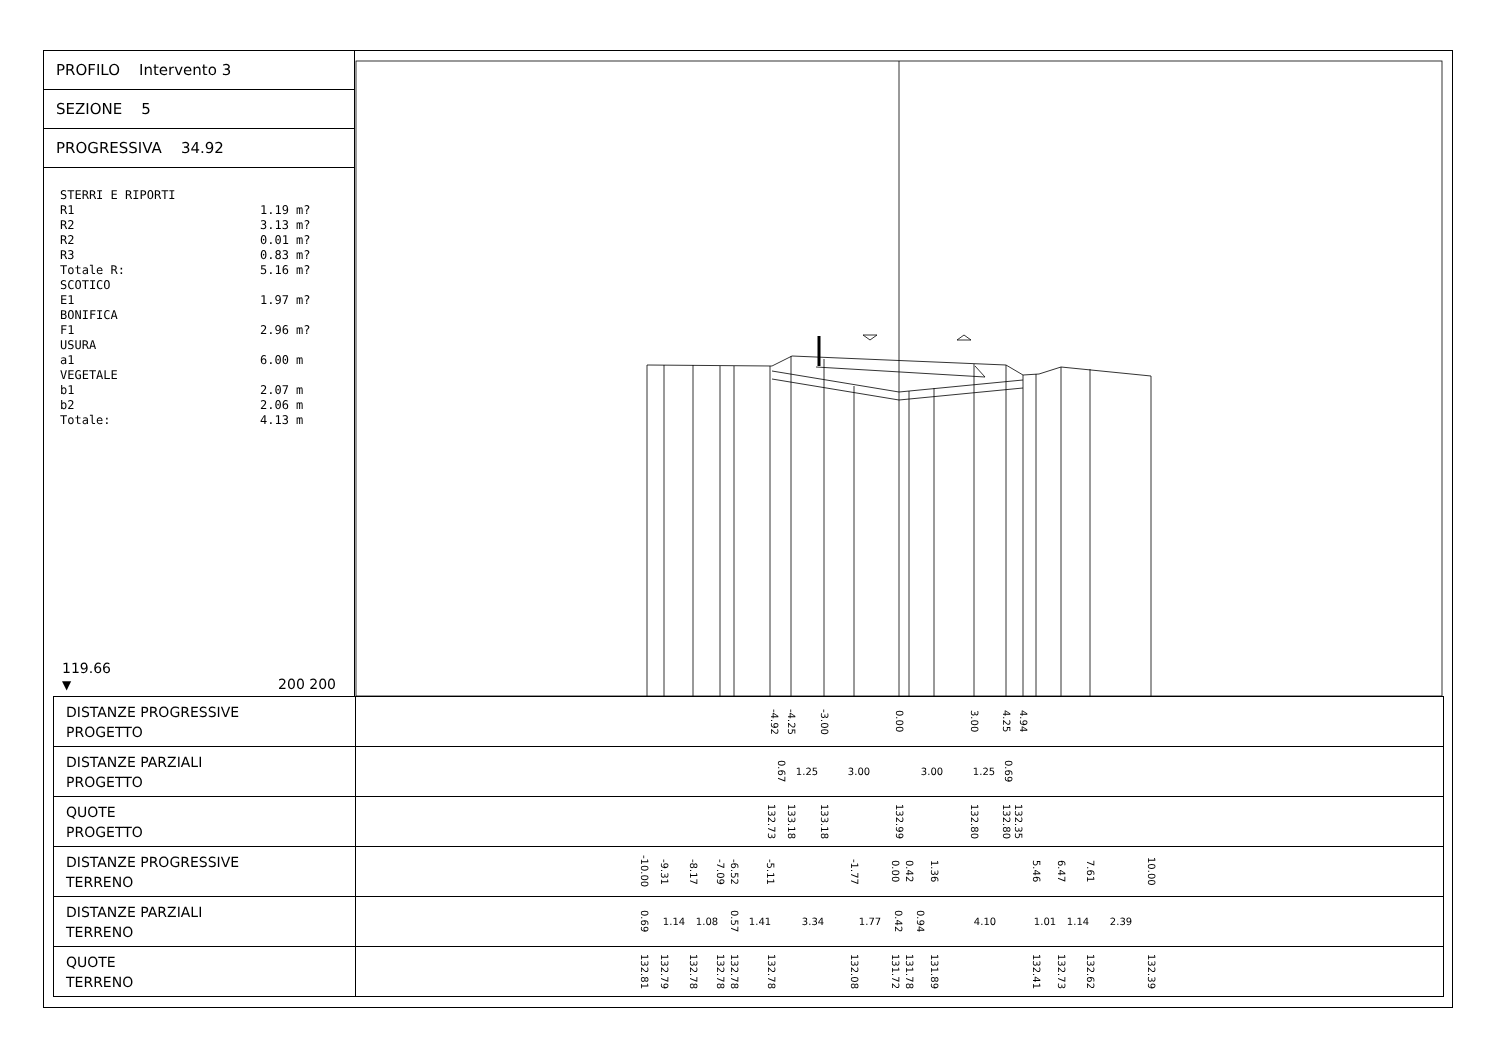PROFILO Intervento 3
SEZIONE 5
PROGRESSIVA 34.92
STERRI E RIPORTI R1 1.19 m? R2 3.13 m? R2 0.01 m? R3 0.83 m? Totale R: 5.16 m? SCOTICO E1 1.97 m? BONIFICA F1 2.96 m? USURA a1 6.00 m VEGETALE b1 2.07 m b2 2.06 m Totale: 4.13 m
119.66
▼
200 200
| DISTANZE PROGRESSIVE PROGETTO | -4.92 -4.25 -3.00 0.00 3.00 4.25 4.94 |
| DISTANZE PARZIALI PROGETTO | 0.67 1.25 3.00 3.00 1.25 0.69 |
| QUOTE PROGETTO | 132.73 133.18 133.18 132.99 132.80 132.80 132.35 |
| DISTANZE PROGRESSIVE TERRENO | -10.00 -9.31 -8.17 -7.09 -6.52 -5.11 -1.77 0.00 0.42 1.36 5.46 6.47 7.61 10.00 |
| DISTANZE PARZIALI TERRENO | 0.69 1.14 1.08 0.57 1.41 3.34 1.77 0.42 0.94 4.10 1.01 1.14 2.39 |
| QUOTE TERRENO | 132.81 132.79 132.78 132.78 132.78 132.78 132.08 131.72 131.78 131.89 132.41 132.73 132.62 132.39 |